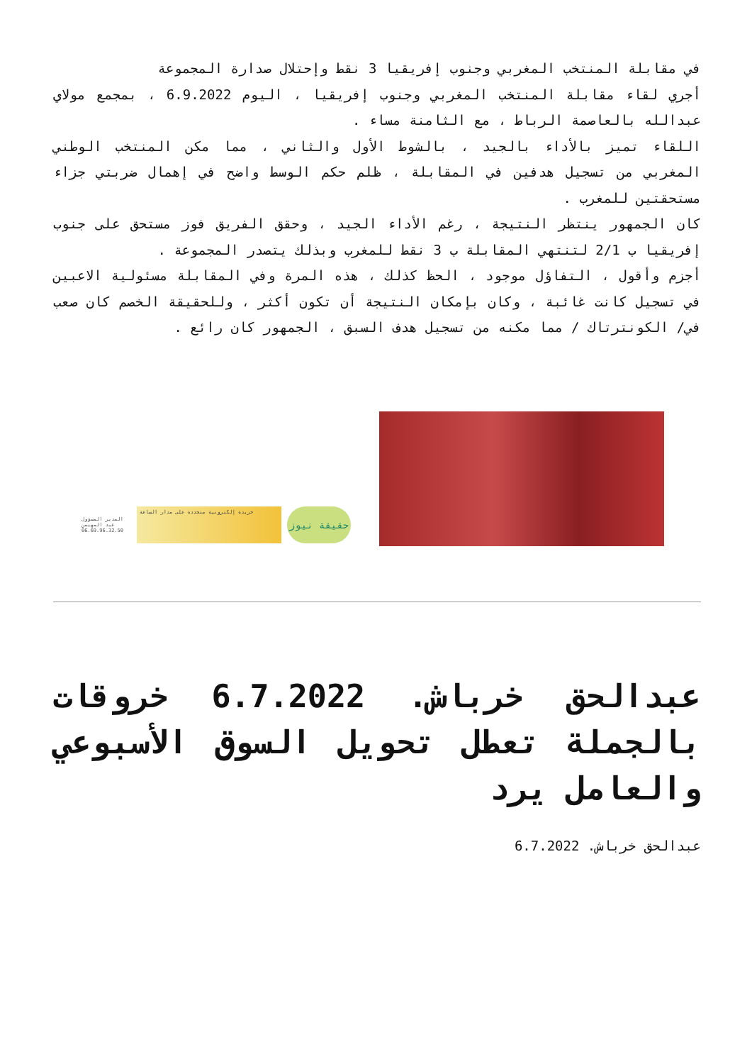في مقابلة المنتخب المغربي وجنوب إفريقيا 3 نقط وإحتلال صدارة المجموعة
أجري لقاء مقابلة المنتخب المغربي وجنوب إفريقيا ، اليوم 6.9.2022 ، بمجمع مولاي عبدالله بالعاصمة الرباط ، مع الثامنة مساء .
اللقاء تميز بالأداء بالجيد ، بالشوط الأول والثاني ، مما مكن المنتخب الوطني المغربي من تسجيل هدفين في المقابلة ، ظلم حكم الوسط واضح في إهمال ضربتي جزاء مستحقتين للمغرب .
كان الجمهور ينتظر النتيجة ، رغم الأداء الجيد ، وحقق الفريق فوز مستحق على جنوب إفريقيا ب 2/1 لتنتهي المقابلة ب 3 نقط للمغرب وبذلك يتصدر المجموعة .
أجزم وأقول ، التفاؤل موجود ، الحظ كذلك ، هذه المرة وفي المقابلة مسئولية الاعبين في تسجيل كانت غائبة ، وكان بإمكان النتيجة أن تكون أكثر ، وللحقيقة الخصم كان صعب في/ الكونترتاك / مما مكنه من تسجيل هدف السبق ، الجمهور كان رائع .
المدير المسؤول عبد المهيمن
06.69.96.32.50
جريدة إلكترونية متجددة على مدار الساعة
حقيقة نيوز
عبدالحق خرباش. 6.7.2022 خروقات بالجملة تعطل تحويل السوق الأسبوعي والعامل يرد
عبدالحق خرباش. 6.7.2022